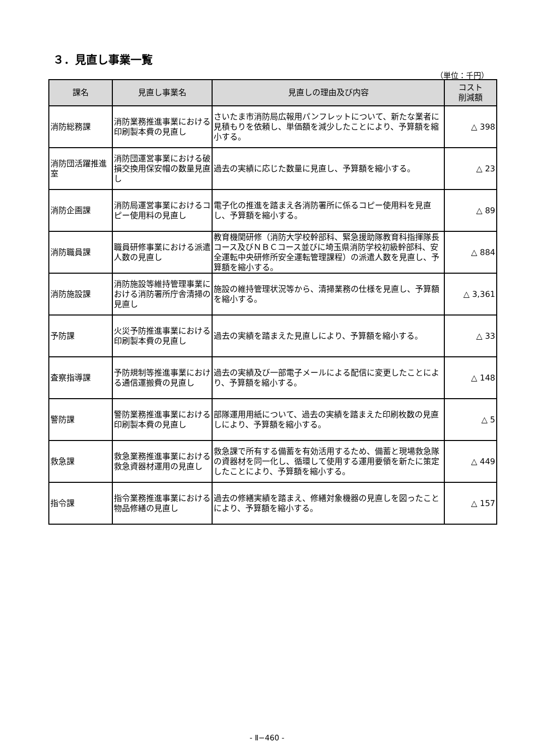３．見直し事業一覧
（単位：千円）
| 課名 | 見直し事業名 | 見直しの理由及び内容 | コスト 削減額 |
| --- | --- | --- | --- |
| 消防総務課 | 消防業務推進事業における印刷製本費の見直し | さいたま市消防局広報用パンフレットについて、新たな業者に見積もりを依頼し、単価額を減少したことにより、予算額を縮小する。 | △ 398 |
| 消防団活躍推進室 | 消防団運営事業における破損交換用保安帽の数量見直し | 過去の実績に応じた数量に見直し、予算額を縮小する。 | △ 23 |
| 消防企画課 | 消防局運営事業におけるコピー使用料の見直し | 電子化の推進を踏まえ各消防署所に係るコピー使用料を見直し、予算額を縮小する。 | △ 89 |
| 消防職員課 | 職員研修事業における派遣人数の見直し | 教育機関研修（消防大学校幹部科、緊急援助隊教育科指揮隊長コース及びＮＢＣコース並びに埼玉県消防学校初級幹部科、安全運転中央研修所安全運転管理課程）の派遣人数を見直し、予算額を縮小する。 | △ 884 |
| 消防施設課 | 消防施設等維持管理事業における消防署所庁舎清掃の見直し | 施設の維持管理状況等から、清掃業務の仕様を見直し、予算額を縮小する。 | △ 3,361 |
| 予防課 | 火災予防推進事業における印刷製本費の見直し | 過去の実績を踏まえた見直しにより、予算額を縮小する。 | △ 33 |
| 査察指導課 | 予防規制等推進事業における通信運搬費の見直し | 過去の実績及び一部電子メールによる配信に変更したことにより、予算額を縮小する。 | △ 148 |
| 警防課 | 警防業務推進事業における印刷製本費の見直し | 部隊運用用紙について、過去の実績を踏まえた印刷枚数の見直しにより、予算額を縮小する。 | △ 5 |
| 救急課 | 救急業務推進事業における救急資器材運用の見直し | 救急課で所有する備蓄を有効活用するため、備蓄と現場救急隊の資器材を同一化し、循環して使用する運用要領を新たに策定したことにより、予算額を縮小する。 | △ 449 |
| 指令課 | 指令業務推進事業における物品修繕の見直し | 過去の修繕実績を踏まえ、修繕対象機器の見直しを図ったことにより、予算額を縮小する。 | △ 157 |
- Ⅱ−460 -